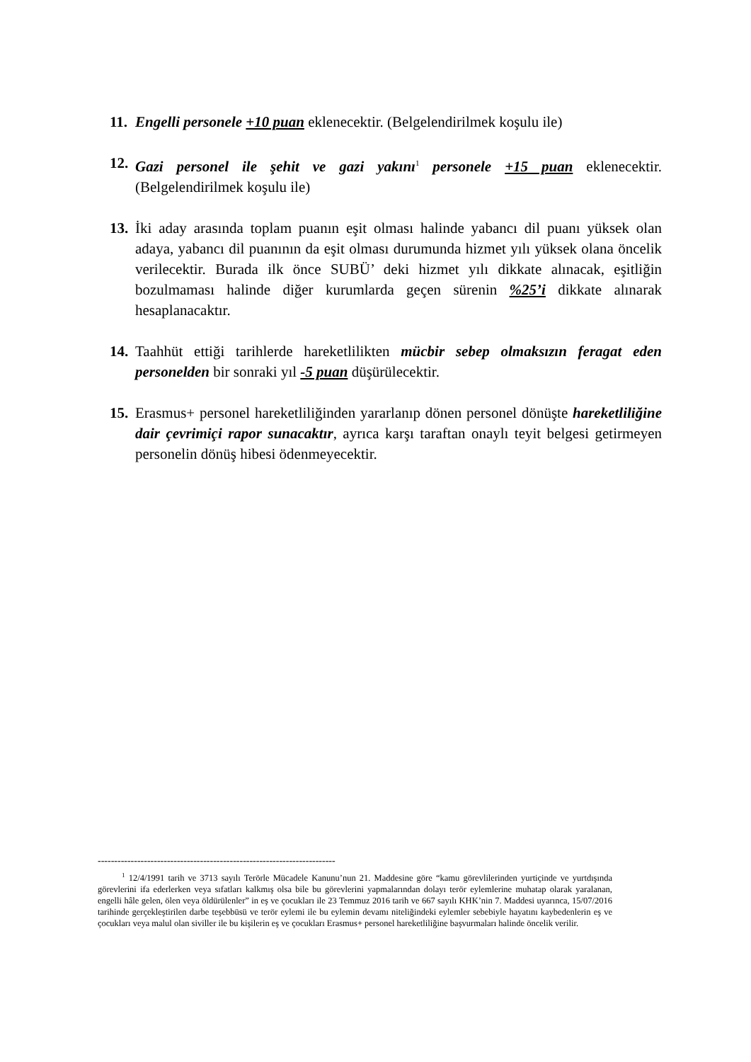11.
Engelli personele +10 puan eklenecektir. (Belgelendirilmek koşulu ile)
12.
Gazi personel ile şehit ve gazi yakını<sup>1</sup> personele +15 puan eklenecektir. (Belgelendirilmek koşulu ile)
13.
İki aday arasında toplam puanın eşit olması halinde yabancı dil puanı yüksek olan adaya, yabancı dil puanının da eşit olması durumunda hizmet yılı yüksek olana öncelik verilecektir. Burada ilk önce SUBÜ’ deki hizmet yılı dikkate alınacak, eşitliğin bozulmaması halinde diğer kurumlarda geçen sürenin %25’i dikkate alınarak hesaplanacaktır.
14.
Taahhüt ettiği tarihlerde hareketlilikten mücbir sebep olmaksızın feragat eden personelden bir sonraki yıl -5 puan düşürülecektir.
15.
Erasmus+ personel hareketliliğinden yararlanıp dönen personel dönüşte hareketliliğine dair çevrimiçi rapor sunacaktır, ayrıca karşı taraftan onaylı teyit belgesi getirmeyen personelin dönüş hibesi ödenmeyecektir.
------------------------------------------------------------------------
<sup>1</sup> 12/4/1991 tarih ve 3713 sayılı Terörle Mücadele Kanunu’nun 21. Maddesine göre “kamu görevlilerinden yurtiçinde ve yurtdışında görevlerini ifa ederlerken veya sıfatları kalkmış olsa bile bu görevlerini yapmalarından dolayı terör eylemlerine muhatap olarak yaralanan, engelli hâle gelen, ölen veya öldürülenler” in eş ve çocukları ile 23 Temmuz 2016 tarih ve 667 sayılı KHK’nin 7. Maddesi uyarınca, 15/07/2016 tarihinde gerçekleştirilen darbe teşebbüsü ve terör eylemi ile bu eylemin devamı niteliğindeki eylemler sebebiyle hayatını kaybedenlerin eş ve çocukları veya malul olan siviller ile bu kişilerin eş ve çocukları Erasmus+ personel hareketliliğine başvurmaları halinde öncelik verilir.